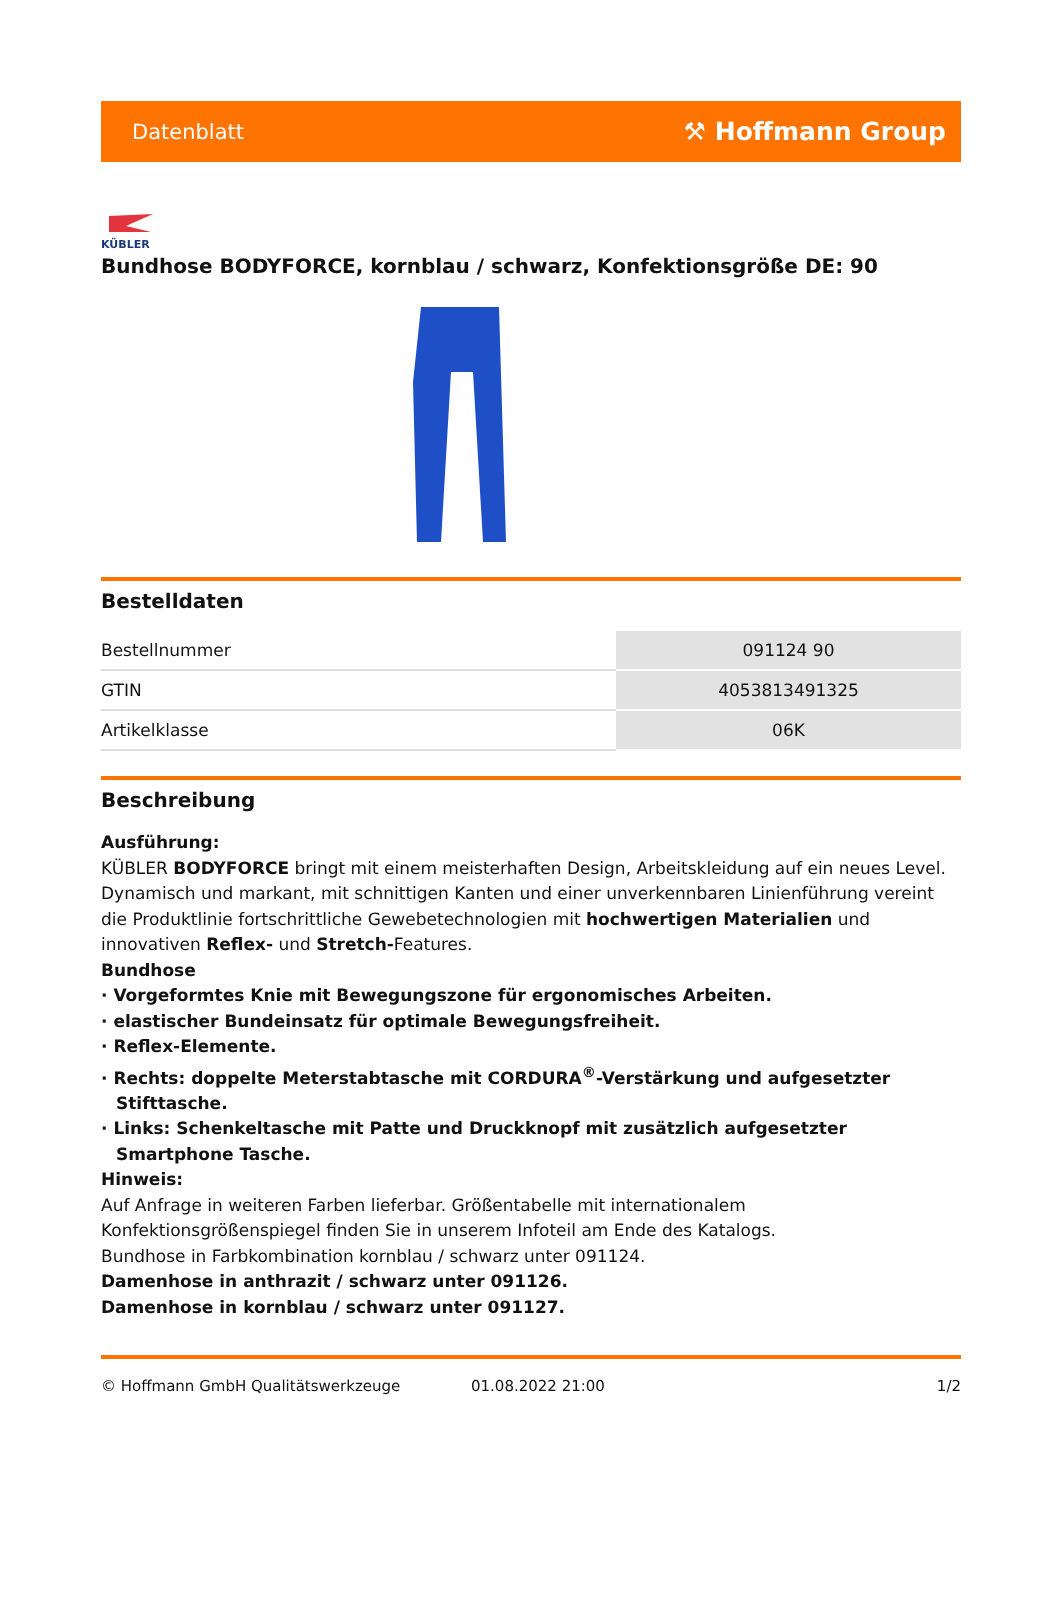Datenblatt ⚒ Hoffmann Group
KÜBLER
Bundhose BODYFORCE, kornblau / schwarz, Konfektionsgröße DE: 90
Bestelldaten
| Bestellnummer | 091124 90 |
| GTIN | 4053813491325 |
| Artikelklasse | 06K |
Beschreibung
Ausführung:
KÜBLER BODYFORCE bringt mit einem meisterhaften Design, Arbeitskleidung auf ein neues Level. Dynamisch und markant, mit schnittigen Kanten und einer unverkennbaren Linienführung vereint die Produktlinie fortschrittliche Gewebetechnologien mit hochwertigen Materialien und innovativen Reflex- und Stretch-Features.
Bundhose
· Vorgeformtes Knie mit Bewegungszone für ergonomisches Arbeiten.
· elastischer Bundeinsatz für optimale Bewegungsfreiheit.
· Reflex-Elemente.
· Rechts: doppelte Meterstabtasche mit CORDURA<sup>®</sup>-Verstärkung und aufgesetzter Stifttasche.
· Links: Schenkeltasche mit Patte und Druckknopf mit zusätzlich aufgesetzter Smartphone Tasche.
Hinweis:
Auf Anfrage in weiteren Farben lieferbar. Größentabelle mit internationalem Konfektionsgrößenspiegel finden Sie in unserem Infoteil am Ende des Katalogs.
Bundhose in Farbkombination kornblau / schwarz unter 091124.
Damenhose in anthrazit / schwarz unter 091126.
Damenhose in kornblau / schwarz unter 091127.
© Hoffmann GmbH Qualitätswerkzeuge 01.08.2022 21:00 1/2